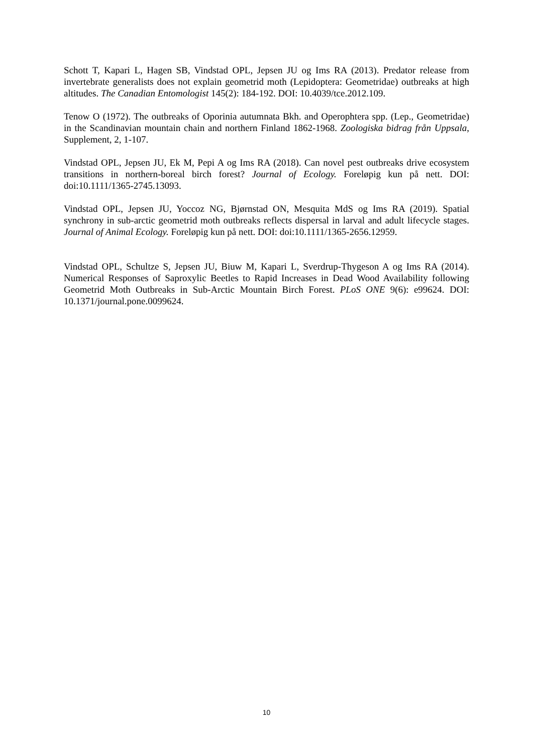Schott T, Kapari L, Hagen SB, Vindstad OPL, Jepsen JU og Ims RA (2013). Predator release from invertebrate generalists does not explain geometrid moth (Lepidoptera: Geometridae) outbreaks at high altitudes. The Canadian Entomologist 145(2): 184-192. DOI: 10.4039/tce.2012.109.
Tenow O (1972). The outbreaks of Oporinia autumnata Bkh. and Operophtera spp. (Lep., Geometridae) in the Scandinavian mountain chain and northern Finland 1862-1968. Zoologiska bidrag från Uppsala, Supplement, 2, 1-107.
Vindstad OPL, Jepsen JU, Ek M, Pepi A og Ims RA (2018). Can novel pest outbreaks drive ecosystem transitions in northern-boreal birch forest? Journal of Ecology. Foreløpig kun på nett. DOI: doi:10.1111/1365-2745.13093.
Vindstad OPL, Jepsen JU, Yoccoz NG, Bjørnstad ON, Mesquita MdS og Ims RA (2019). Spatial synchrony in sub-arctic geometrid moth outbreaks reflects dispersal in larval and adult lifecycle stages. Journal of Animal Ecology. Foreløpig kun på nett. DOI: doi:10.1111/1365-2656.12959.
Vindstad OPL, Schultze S, Jepsen JU, Biuw M, Kapari L, Sverdrup-Thygeson A og Ims RA (2014). Numerical Responses of Saproxylic Beetles to Rapid Increases in Dead Wood Availability following Geometrid Moth Outbreaks in Sub-Arctic Mountain Birch Forest. PLoS ONE 9(6): e99624. DOI: 10.1371/journal.pone.0099624.
10